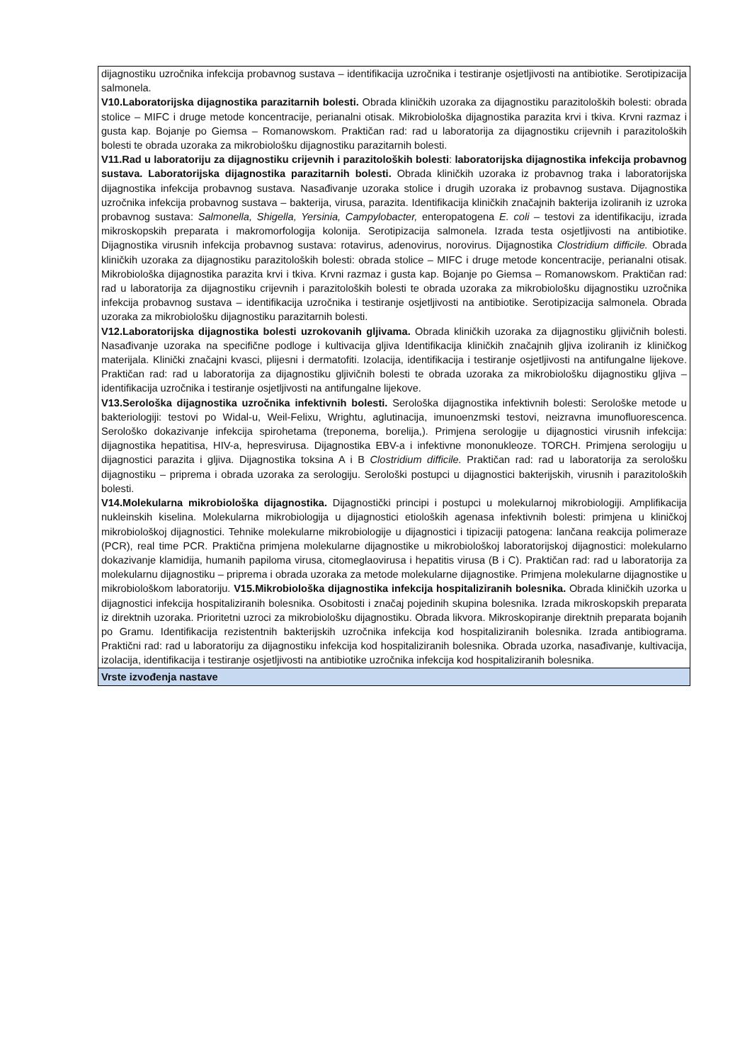| dijagnostiku uzročnika infekcija probavnog sustava – identifikacija uzročnika i testiranje osjetljivosti na antibiotike. Serotipizacija salmonela. V10.Laboratorijska dijagnostika parazitarnih bolesti. Obrada kliničkih uzoraka za dijagnostiku parazitoloških bolesti: obrada stolice – MIFC i druge metode koncentracije, perianalni otisak. Mikrobiološka dijagnostika parazita krvi i tkiva. Krvni razmaz i gusta kap. Bojanje po Giemsa – Romanowskom. Praktičan rad: rad u laboratorija za dijagnostiku crijevnih i parazitoloških bolesti te obrada uzoraka za mikrobiološku dijagnostiku parazitarnih bolesti. V11.Rad u laboratoriju za dijagnostiku crijevnih i parazitoloških bolesti : laboratorijska dijagnostika infekcija probavnog sustava. Laboratorijska dijagnostika parazitarnih bolesti. Obrada kliničkih uzoraka iz probavnog traka i laboratorijska dijagnostika infekcija probavnog sustava. Nasađivanje uzoraka stolice i drugih uzoraka iz probavnog sustava. Dijagnostika uzročnika infekcija probavnog sustava – bakterija, virusa, parazita. Identifikacija kliničkih značajnih bakterija izoliranih iz uzroka probavnog sustava: Salmonella, Shigella, Yersinia, Campylobacter, enteropatogena E. coli – testovi za identifikaciju, izrada mikroskopskih preparata i makromorfologija kolonija. Serotipizacija salmonela. Izrada testa osjetljivosti na antibiotike. Dijagnostika virusnih infekcija probavnog sustava: rotavirus, adenovirus, norovirus. Dijagnostika Clostridium difficile. Obrada kliničkih uzoraka za dijagnostiku parazitoloških bolesti: obrada stolice – MIFC i druge metode koncentracije, perianalni otisak. Mikrobiološka dijagnostika parazita krvi i tkiva. Krvni razmaz i gusta kap. Bojanje po Giemsa – Romanowskom. Praktičan rad: rad u laboratorija za dijagnostiku crijevnih i parazitoloških bolesti te obrada uzoraka za mikrobiološku dijagnostiku uzročnika infekcija probavnog sustava – identifikacija uzročnika i testiranje osjetljivosti na antibiotike. Serotipizacija salmonela. Obrada uzoraka za mikrobiološku dijagnostiku parazitarnih bolesti. V12.Laboratorijska dijagnostika bolesti uzrokovanih gljivama. Obrada kliničkih uzoraka za dijagnostiku gljivičnih bolesti. Nasađivanje uzoraka na specifične podloge i kultivacija gljiva Identifikacija kliničkih značajnih gljiva izoliranih iz kliničkog materijala. Klinički značajni kvasci, plijesni i dermatofiti. Izolacija, identifikacija i testiranje osjetljivosti na antifungalne lijekove. Praktičan rad: rad u laboratorija za dijagnostiku gljivičnih bolesti te obrada uzoraka za mikrobiološku dijagnostiku gljiva – identifikacija uzročnika i testiranje osjetljivosti na antifungalne lijekove. V13.Serološka dijagnostika uzročnika infektivnih bolesti. Serološka dijagnostika infektivnih bolesti: Serološke metode u bakteriologiji: testovi po Widal-u, Weil-Felixu, Wrightu, aglutinacija, imunoenzmski testovi, neizravna imunofluorescenca. Serološko dokazivanje infekcija spirohetama (treponema, borelija,). Primjena serologije u dijagnostici virusnih infekcija: dijagnostika hepatitisa, HIV-a, hepresvirusa. Dijagnostika EBV-a i infektivne mononukleoze. TORCH. Primjena serologiju u dijagnostici parazita i gljiva. Dijagnostika toksina A i B Clostridium difficile. Praktičan rad: rad u laboratorija za serološku dijagnostiku – priprema i obrada uzoraka za serologiju. Serološki postupci u dijagnostici bakterijskih, virusnih i parazitoloških bolesti. V14.Molekularna mikrobiološka dijagnostika. Dijagnostički principi i postupci u molekularnoj mikrobiologiji. Amplifikacija nukleinskih kiselina. Molekularna mikrobiologija u dijagnostici etioloških agenasa infektivnih bolesti: primjena u kliničkoj mikrobiološkoj dijagnostici. Tehnike molekularne mikrobiologije u dijagnostici i tipizaciji patogena: lančana reakcija polimeraze (PCR), real time PCR. Praktična primjena molekularne dijagnostike u mikrobiološkoj laboratorijskoj dijagnostici: molekularno dokazivanje klamidija, humanih papiloma virusa, citomeglaovirusa i hepatitis virusa (B i C). Praktičan rad: rad u laboratorija za molekularnu dijagnostiku – priprema i obrada uzoraka za metode molekularne dijagnostike. Primjena molekularne dijagnostike u mikrobiološkom laboratoriju. V15.Mikrobiološka dijagnostika infekcija hospitaliziranih bolesnika. Obrada kliničkih uzorka u dijagnostici infekcija hospitaliziranih bolesnika. Osobitosti i značaj pojedinih skupina bolesnika. Izrada mikroskopskih preparata iz direktnih uzoraka. Prioritetni uzroci za mikrobiološku dijagnostiku. Obrada likvora. Mikroskopiranje direktnih preparata bojanih po Gramu. Identifikacija rezistentnih bakterijskih uzročnika infekcija kod hospitaliziranih bolesnika. Izrada antibiograma. Praktični rad: rad u laboratoriju za dijagnostiku infekcija kod hospitaliziranih bolesnika. Obrada uzorka, nasađivanje, kultivacija, izolacija, identifikacija i testiranje osjetljivosti na antibiotike uzročnika infekcija kod hospitaliziranih bolesnika. |
| Vrste izvođenja nastave |